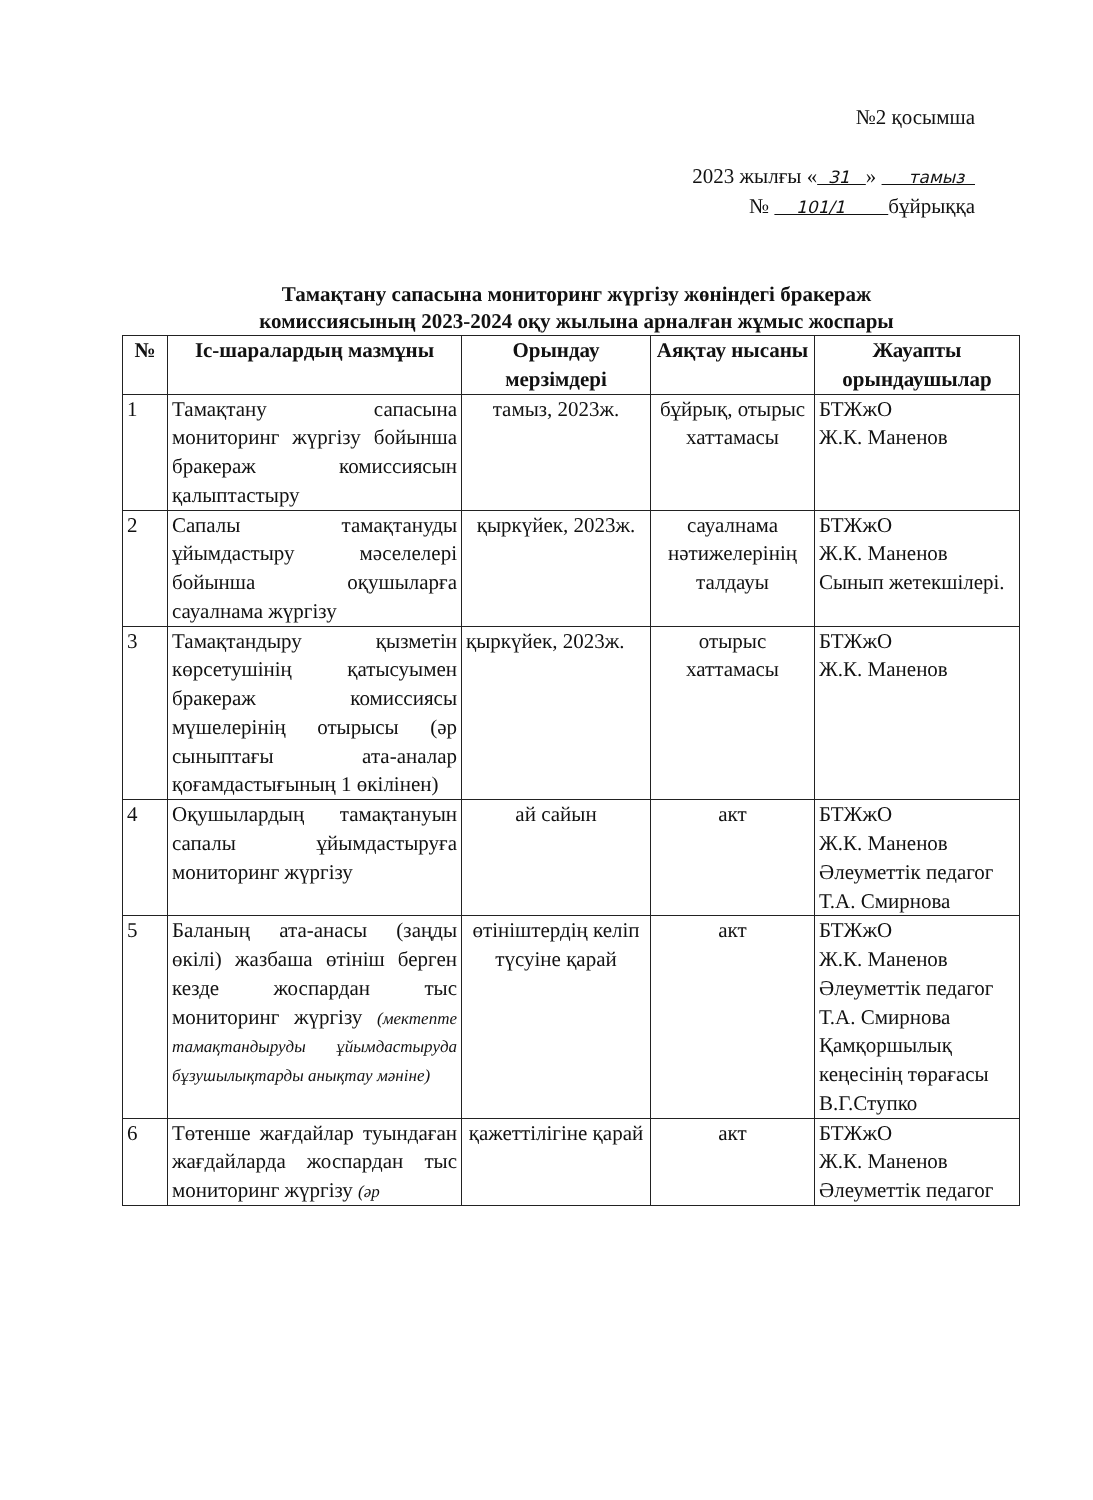№2 қосымша
2023 жылғы « 31 » тамыз
№ 101/1 бұйрыққа
Тамақтану сапасына мониторинг жүргізу жөніндегі бракераж
комиссиясының 2023-2024 оқу жылына арналған жұмыс жоспары
| № | Іс-шаралардың мазмұны | Орындау мерзімдері | Аяқтау нысаны | Жауапты орындаушылар |
| --- | --- | --- | --- | --- |
| 1 | Тамақтану сапасына мониторинг жүргізу бойынша бракераж комиссиясын қалыптастыру | тамыз, 2023ж. | бұйрық, отырыс хаттамасы | БТЖжО Ж.К. Маненов |
| 2 | Сапалы тамақтануды ұйымдастыру мәселелері бойынша оқушыларға сауалнама жүргізу | қыркүйек, 2023ж. | сауалнама нәтижелерінің талдауы | БТЖжО Ж.К. Маненов Сынып жетекшілері. |
| 3 | Тамақтандыру қызметін көрсетушінің қатысуымен бракераж комиссиясы мүшелерінің отырысы (әр сыныптағы ата-аналар қоғамдастығының 1 өкілінен) | қыркүйек, 2023ж. | отырыс хаттамасы | БТЖжО Ж.К. Маненов |
| 4 | Оқушылардың тамақтануын сапалы ұйымдастыруға мониторинг жүргізу | ай сайын | акт | БТЖжО Ж.К. Маненов Әлеуметтік педагог Т.А. Смирнова |
| 5 | Баланың ата-анасы (заңды өкілі) жазбаша өтініш берген кезде жоспардан тыс мониторинг жүргізу (мектепте тамақтандыруды ұйымдастыруда бұзушылықтарды анықтау мәніне) | өтініштердің келіп түсуіне қарай | акт | БТЖжО Ж.К. Маненов Әлеуметтік педагог Т.А. Смирнова Қамқоршылық кеңесінің төрағасы В.Г.Ступко |
| 6 | Төтенше жағдайлар туындаған жағдайларда жоспардан тыс мониторинг жүргізу (әр | қажеттілігіне қарай | акт | БТЖжО Ж.К. Маненов Әлеуметтік педагог |